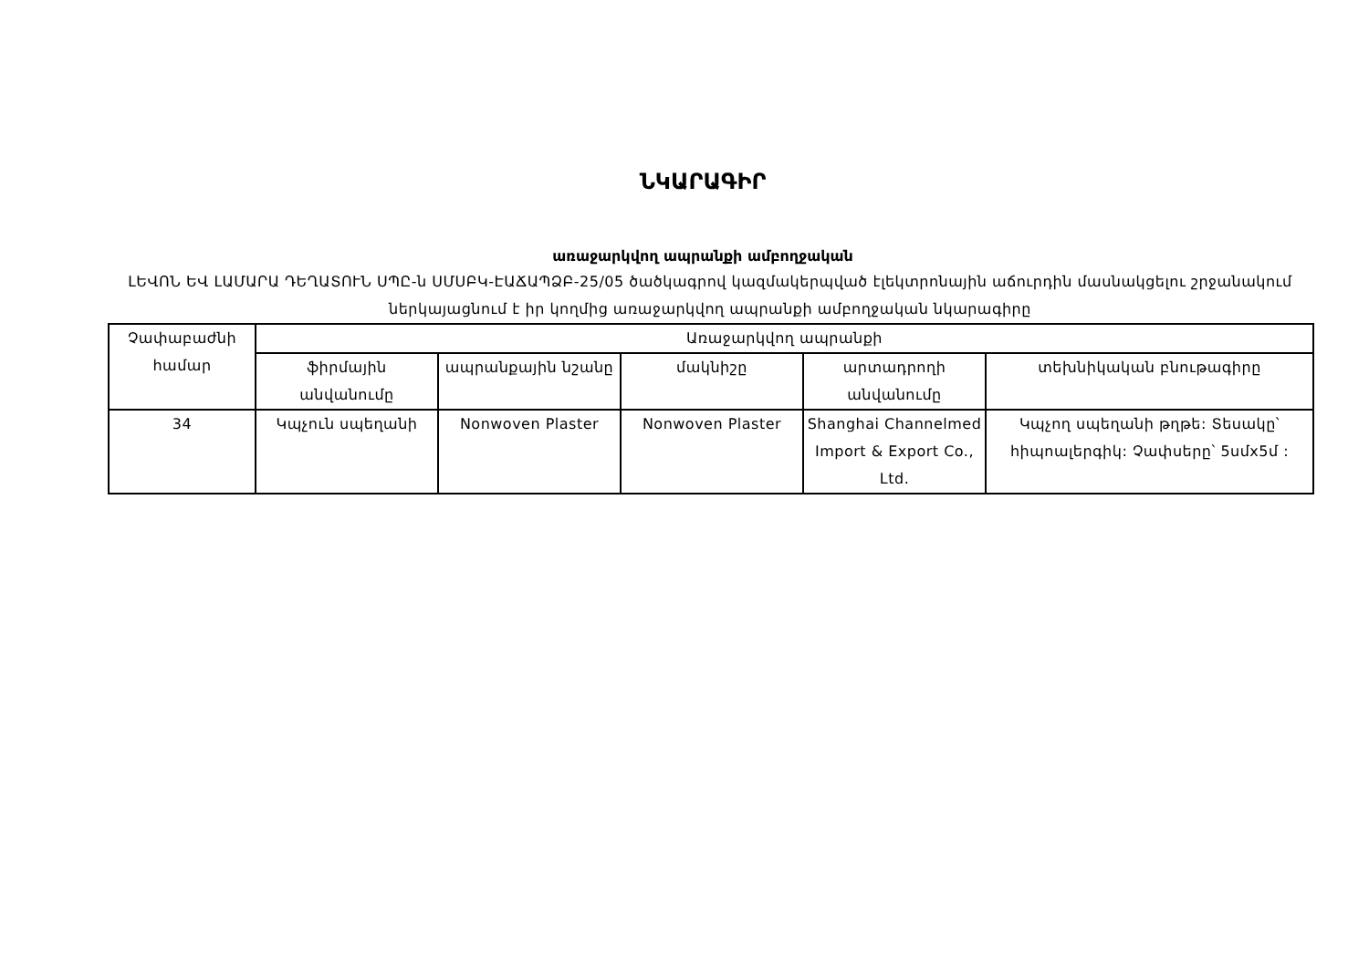ՆԿԱՐԱԳԻՐ
առաջարկվող ապրանքի ամբողջական
ԼԵՎՈՆ ԵՎ ԼԱՄԱՐԱ ԴԵՂԱՏՈՒՆ ՍՊԸ-ն ՍՄՍԲԿ-ԷԱՃԱՊՁԲ-25/05 ծածկագրով կազմակերպված էլեկտրոնային աճուրդին մասնակցելու շրջանակում ներկայացնում է իր կողմից առաջարկվող ապրանքի ամբողջական նկարագիրը
| Չափաբաժնի համար | Առաջարկվող ապրանքի | | | | |
| --- | --- | --- | --- | --- | --- |
| | ֆիրմային անվանումը | ապրանքային նշանը | մակնիշը | արտադրողի անվանումը | տեխնիկական բնութագիրը |
| 34 | Կպչուն սպեղանի | Nonwoven Plaster | Nonwoven Plaster | Shanghai Channelmed Import & Export Co., Ltd. | Կպչող սպեղանի թղթե: Տեսակը՝ հիպոալերգիկ: Չափսերը՝ 5սմx5մ : |